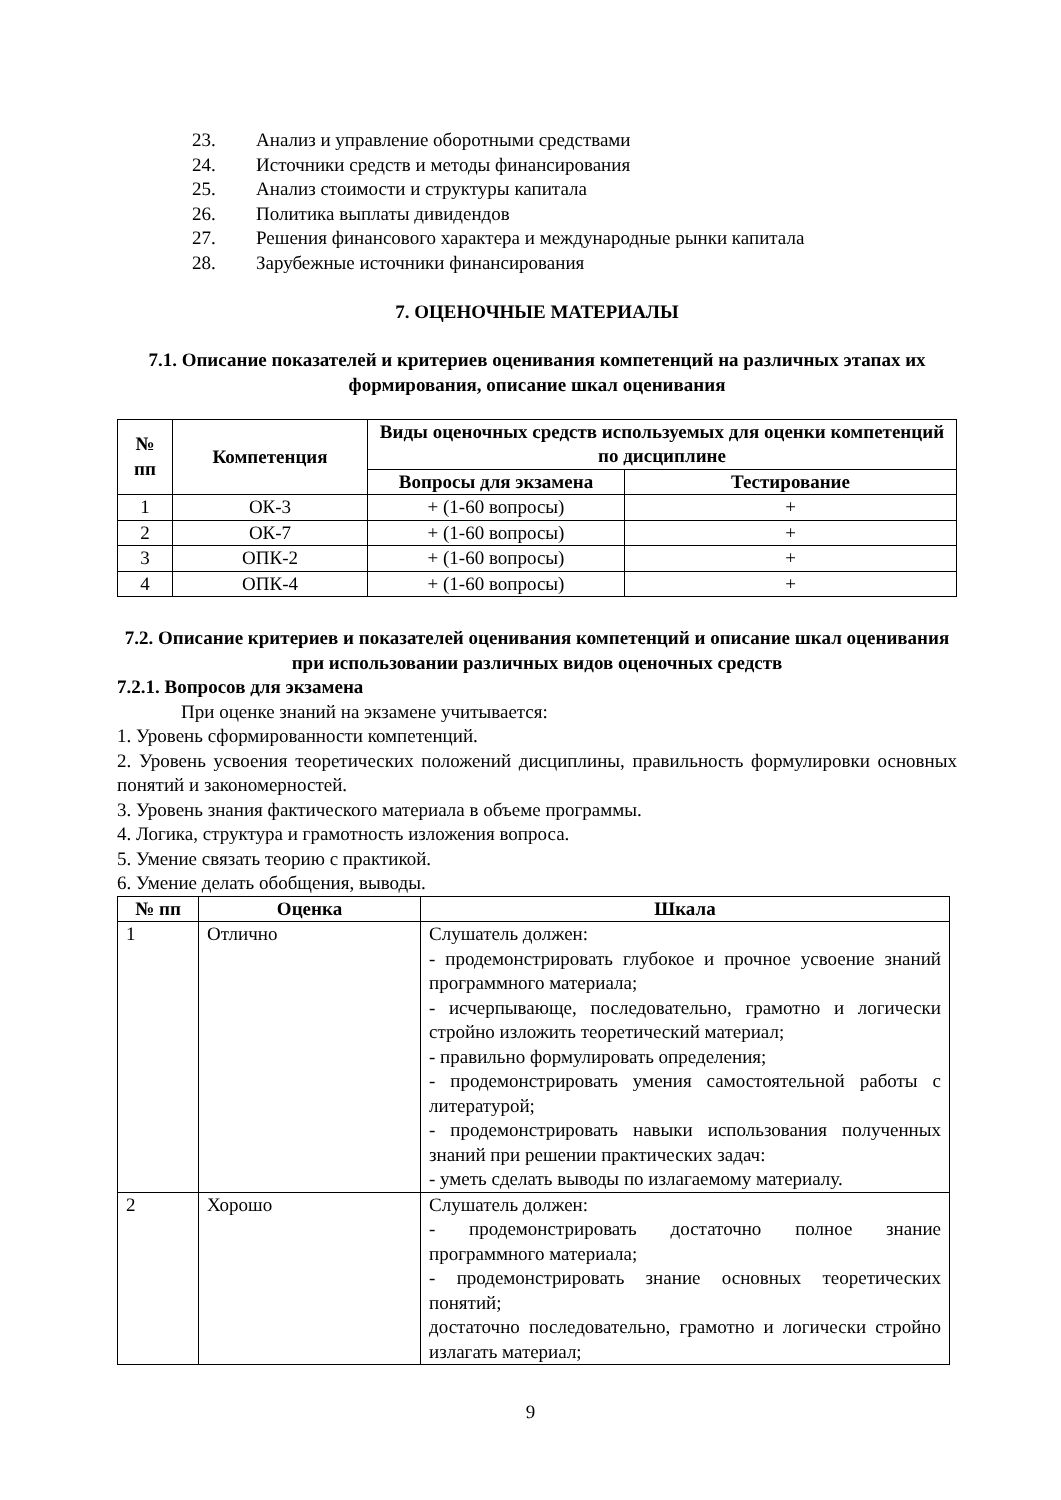23. Анализ и управление оборотными средствами
24. Источники средств и методы финансирования
25. Анализ стоимости и структуры капитала
26. Политика выплаты дивидендов
27. Решения финансового характера и международные рынки капитала
28. Зарубежные источники финансирования
7. ОЦЕНОЧНЫЕ МАТЕРИАЛЫ
7.1. Описание показателей и критериев оценивания компетенций на различных этапах их формирования, описание шкал оценивания
| № пп | Компетенция | Виды оценочных средств используемых для оценки компетенций по дисциплине | |
| --- | --- | --- | --- |
| | | Вопросы для экзамена | Тестирование |
| 1 | ОК-3 | + (1-60 вопросы) | + |
| 2 | ОК-7 | + (1-60 вопросы) | + |
| 3 | ОПК-2 | + (1-60 вопросы) | + |
| 4 | ОПК-4 | + (1-60 вопросы) | + |
7.2. Описание критериев и показателей оценивания компетенций и описание шкал оценивания при использовании различных видов оценочных средств
7.2.1. Вопросов для экзамена
При оценке знаний на экзамене учитывается:
1. Уровень сформированности компетенций.
2. Уровень усвоения теоретических положений дисциплины, правильность формулировки основных понятий и закономерностей.
3. Уровень знания фактического материала в объеме программы.
4. Логика, структура и грамотность изложения вопроса.
5. Умение связать теорию с практикой.
6. Умение делать обобщения, выводы.
| № пп | Оценка | Шкала |
| --- | --- | --- |
| 1 | Отлично | Слушатель должен: - продемонстрировать глубокое и прочное усвоение знаний программного материала; - исчерпывающе, последовательно, грамотно и логически стройно изложить теоретический материал; - правильно формулировать определения; - продемонстрировать умения самостоятельной работы с литературой; - продемонстрировать навыки использования полученных знаний при решении практических задач: - уметь сделать выводы по излагаемому материалу. |
| 2 | Хорошо | Слушатель должен: - продемонстрировать достаточно полное знание программного материала; - продемонстрировать знание основных теоретических понятий; достаточно последовательно, грамотно и логически стройно излагать материал; |
9